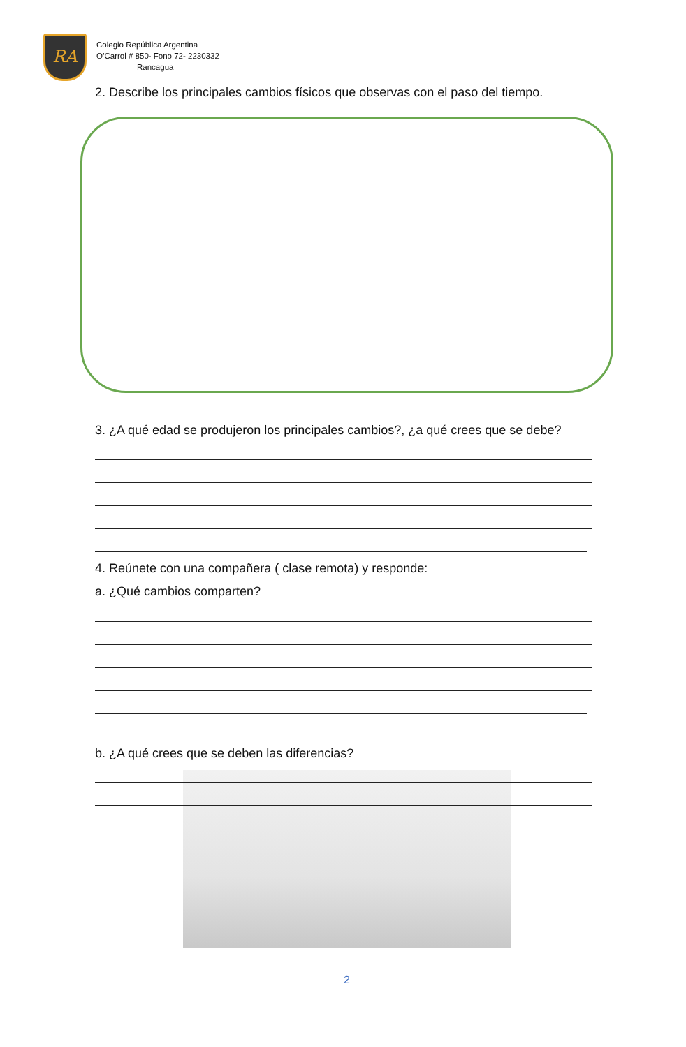RA
Colegio República Argentina
O’Carrol # 850- Fono 72- 2230332
Rancagua
2. Describe los principales cambios físicos que observas con el paso del tiempo.
3. ¿A qué edad se produjeron los principales cambios?, ¿a qué crees que se debe?
4. Reúnete con una compañera ( clase remota) y responde:
a. ¿Qué cambios comparten?
b. ¿A qué crees que se deben las diferencias?
2